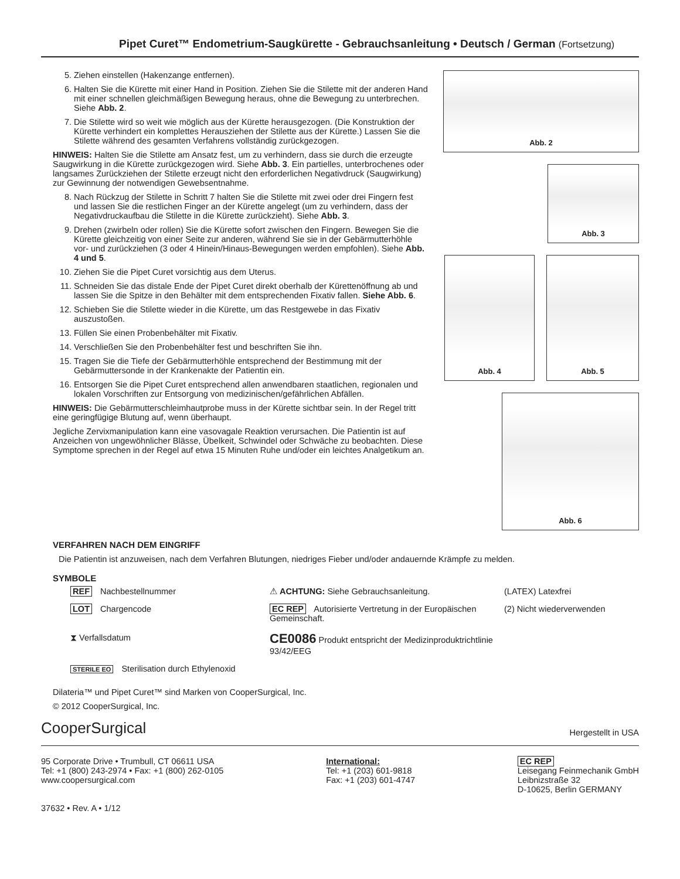Pipet Curet™ Endometrium-Saugkürette - Gebrauchsanleitung • Deutsch / German (Fortsetzung)
5. Ziehen einstellen (Hakenzange entfernen).
6. Halten Sie die Kürette mit einer Hand in Position. Ziehen Sie die Stilette mit der anderen Hand mit einer schnellen gleichmäßigen Bewegung heraus, ohne die Bewegung zu unterbrechen. Siehe Abb. 2.
7. Die Stilette wird so weit wie möglich aus der Kürette herausgezogen. (Die Konstruktion der Kürette verhindert ein komplettes Herausziehen der Stilette aus der Kürette.) Lassen Sie die Stilette während des gesamten Verfahrens vollständig zurückgezogen.
HINWEIS: Halten Sie die Stilette am Ansatz fest, um zu verhindern, dass sie durch die erzeugte Saugwirkung in die Kürette zurückgezogen wird. Siehe Abb. 3. Ein partielles, unterbrochenes oder langsames Zurückziehen der Stilette erzeugt nicht den erforderlichen Negativdruck (Saugwirkung) zur Gewinnung der notwendigen Gewebsentnahme.
8. Nach Rückzug der Stilette in Schritt 7 halten Sie die Stilette mit zwei oder drei Fingern fest und lassen Sie die restlichen Finger an der Kürette angelegt (um zu verhindern, dass der Negativdruckaufbau die Stilette in die Kürette zurückzieht). Siehe Abb. 3.
9. Drehen (zwirbeln oder rollen) Sie die Kürette sofort zwischen den Fingern. Bewegen Sie die Kürette gleichzeitig von einer Seite zur anderen, während Sie sie in der Gebärmutterhöhle vor- und zurückziehen (3 oder 4 Hinein/Hinaus-Bewegungen werden empfohlen). Siehe Abb. 4 und 5.
10. Ziehen Sie die Pipet Curet vorsichtig aus dem Uterus.
11. Schneiden Sie das distale Ende der Pipet Curet direkt oberhalb der Kürettenöffnung ab und lassen Sie die Spitze in den Behälter mit dem entsprechenden Fixativ fallen. Siehe Abb. 6.
12. Schieben Sie die Stilette wieder in die Kürette, um das Restgewebe in das Fixativ auszustoßen.
13. Füllen Sie einen Probenbehälter mit Fixativ.
14. Verschließen Sie den Probenbehälter fest und beschriften Sie ihn.
15. Tragen Sie die Tiefe der Gebärmutterhöhle entsprechend der Bestimmung mit der Gebärmuttersonde in der Krankenakte der Patientin ein.
16. Entsorgen Sie die Pipet Curet entsprechend allen anwendbaren staatlichen, regionalen und lokalen Vorschriften zur Entsorgung von medizinischen/gefährlichen Abfällen.
HINWEIS: Die Gebärmutterschleimhautprobe muss in der Kürette sichtbar sein. In der Regel tritt eine geringfügige Blutung auf, wenn überhaupt.
Jegliche Zervixmanipulation kann eine vasovagale Reaktion verursachen. Die Patientin ist auf Anzeichen von ungewöhnlicher Blässe, Übelkeit, Schwindel oder Schwäche zu beobachten. Diese Symptome sprechen in der Regel auf etwa 15 Minuten Ruhe und/oder ein leichtes Analgetikum an.
Abb. 2
Abb. 3
Abb. 4 Abb. 5
Abb. 6
VERFAHREN NACH DEM EINGRIFF
Die Patientin ist anzuweisen, nach dem Verfahren Blutungen, niedriges Fieber und/oder andauernde Krämpfe zu melden.
SYMBOLE
REF Nachbestellnummer
⚠ ACHTUNG: Siehe Gebrauchsanleitung.
(LATEX) Latexfrei
LOT Chargencode
EC REP Autorisierte Vertretung in der Europäischen Gemeinschaft.
(2) Nicht wiederverwenden
⧗ Verfallsdatum
CE0086 Produkt entspricht der Medizinproduktrichtlinie 93/42/EEG
STERILE EO Sterilisation durch Ethylenoxid
Dilateria™ und Pipet Curet™ sind Marken von CooperSurgical, Inc.
© 2012 CooperSurgical, Inc.
CooperSurgical
Hergestellt in USA
95 Corporate Drive • Trumbull, CT 06611 USA
Tel: +1 (800) 243-2974 • Fax: +1 (800) 262-0105
www.coopersurgical.com
37632 • Rev. A • 1/12
International:
Tel: +1 (203) 601-9818
Fax: +1 (203) 601-4747
EC REP
Leisegang Feinmechanik GmbH
Leibnizstraße 32
D-10625, Berlin GERMANY